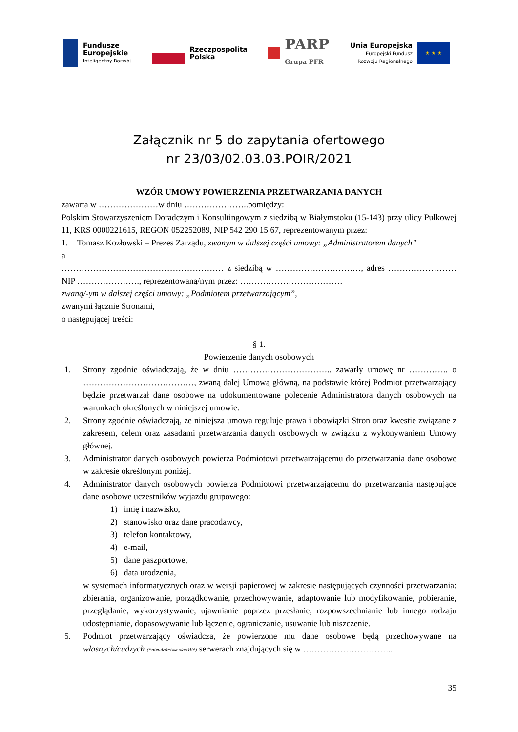Fundusze
Europejskie
Inteligentny Rozwój
Rzeczpospolita
Polska
PARP
Grupa PFR
Unia Europejska
Europejski Fundusz
Rozwoju Regionalnego
★ ★ ★
Załącznik nr 5 do zapytania ofertowego
nr 23/03/02.03.03.POIR/2021
WZÓR UMOWY POWIERZENIA PRZETWARZANIA DANYCH
zawarta w …………………w dniu …………………..pomiędzy:
Polskim Stowarzyszeniem Doradczym i Konsultingowym z siedzibą w Białymstoku (15-143) przy ulicy Pułkowej 11, KRS 0000221615, REGON 052252089, NIP 542 290 15 67, reprezentowanym przez:
1. Tomasz Kozłowski – Prezes Zarządu, zwanym w dalszej części umowy: „Administratorem danych”
a
………………………………………………… z siedzibą w …………………………, adres ……………………NIP …………………., reprezentowaną/nym przez: ………………………………
zwaną/-ym w dalszej części umowy: „Podmiotem przetwarzającym”,
zwanymi łącznie Stronami,
o następującej treści:
§ 1.
Powierzenie danych osobowych
1. Strony zgodnie oświadczają, że w dniu …………………………….. zawarły umowę nr ………….. o …………………………………, zwaną dalej Umową główną, na podstawie której Podmiot przetwarzający będzie przetwarzał dane osobowe na udokumentowane polecenie Administratora danych osobowych na warunkach określonych w niniejszej umowie.
2. Strony zgodnie oświadczają, że niniejsza umowa reguluje prawa i obowiązki Stron oraz kwestie związane z zakresem, celem oraz zasadami przetwarzania danych osobowych w związku z wykonywaniem Umowy głównej.
3. Administrator danych osobowych powierza Podmiotowi przetwarzającemu do przetwarzania dane osobowe w zakresie określonym poniżej.
4. Administrator danych osobowych powierza Podmiotowi przetwarzającemu do przetwarzania następujące dane osobowe uczestników wyjazdu grupowego:
1) imię i nazwisko,
2) stanowisko oraz dane pracodawcy,
3) telefon kontaktowy,
4) e-mail,
5) dane paszportowe,
6) data urodzenia,
w systemach informatycznych oraz w wersji papierowej w zakresie następujących czynności przetwarzania: zbierania, organizowanie, porządkowanie, przechowywanie, adaptowanie lub modyfikowanie, pobieranie, przeglądanie, wykorzystywanie, ujawnianie poprzez przesłanie, rozpowszechnianie lub innego rodzaju udostępnianie, dopasowywanie lub łączenie, ograniczanie, usuwanie lub niszczenie.
5. Podmiot przetwarzający oświadcza, że powierzone mu dane osobowe będą przechowywane na własnych/cudzych (*niewłaściwe skreślić) serwerach znajdujących się w …………………………..
35